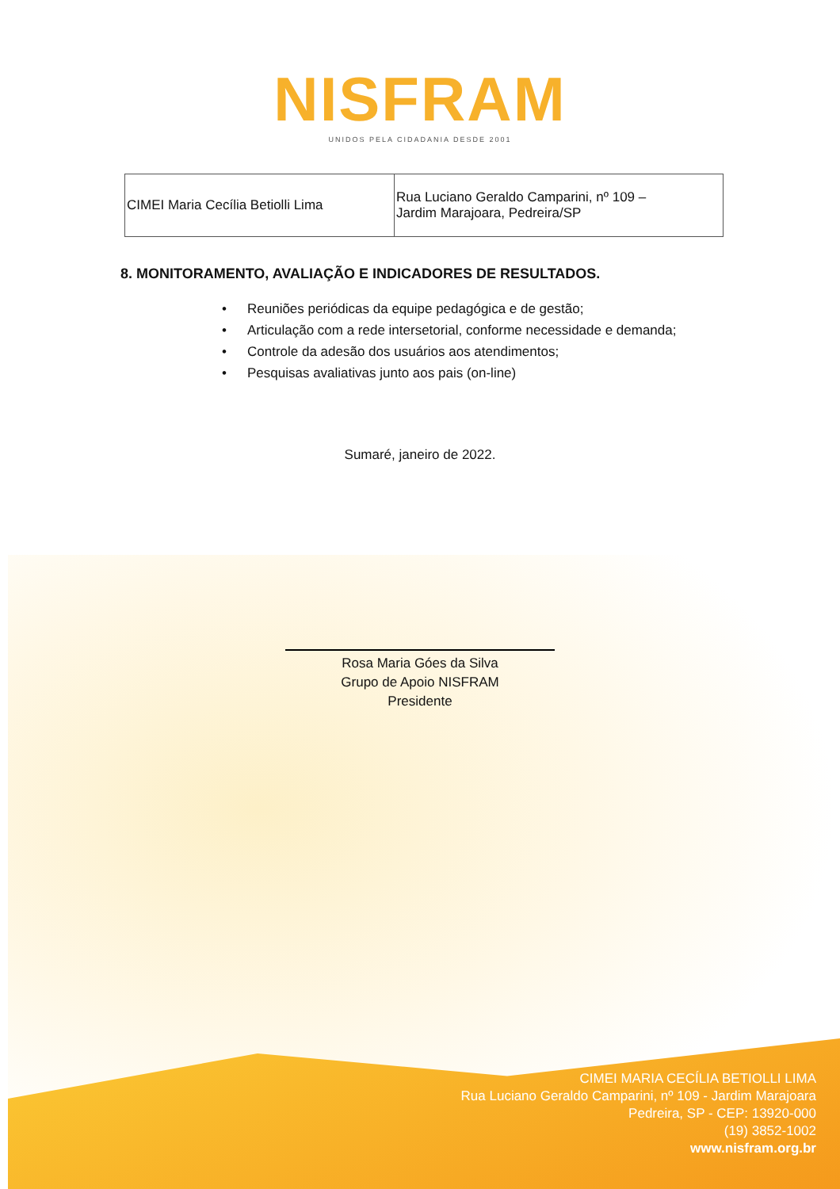NISFRAM
UNIDOS PELA CIDADANIA DESDE 2001
| CIMEI Maria Cecília Betiolli Lima | Rua Luciano Geraldo Camparini, nº 109 – Jardim Marajoara, Pedreira/SP |
8. MONITORAMENTO, AVALIAÇÃO E INDICADORES DE RESULTADOS.
• Reuniões periódicas da equipe pedagógica e de gestão;
• Articulação com a rede intersetorial, conforme necessidade e demanda;
• Controle da adesão dos usuários aos atendimentos;
• Pesquisas avaliativas junto aos pais (on-line)
Sumaré, janeiro de 2022.
Rosa Maria Góes da Silva
Grupo de Apoio NISFRAM
Presidente
CIMEI MARIA CECÍLIA BETIOLLI LIMA
Rua Luciano Geraldo Camparini, nº 109 - Jardim Marajoara
Pedreira, SP - CEP: 13920-000
(19) 3852-1002
www.nisfram.org.br